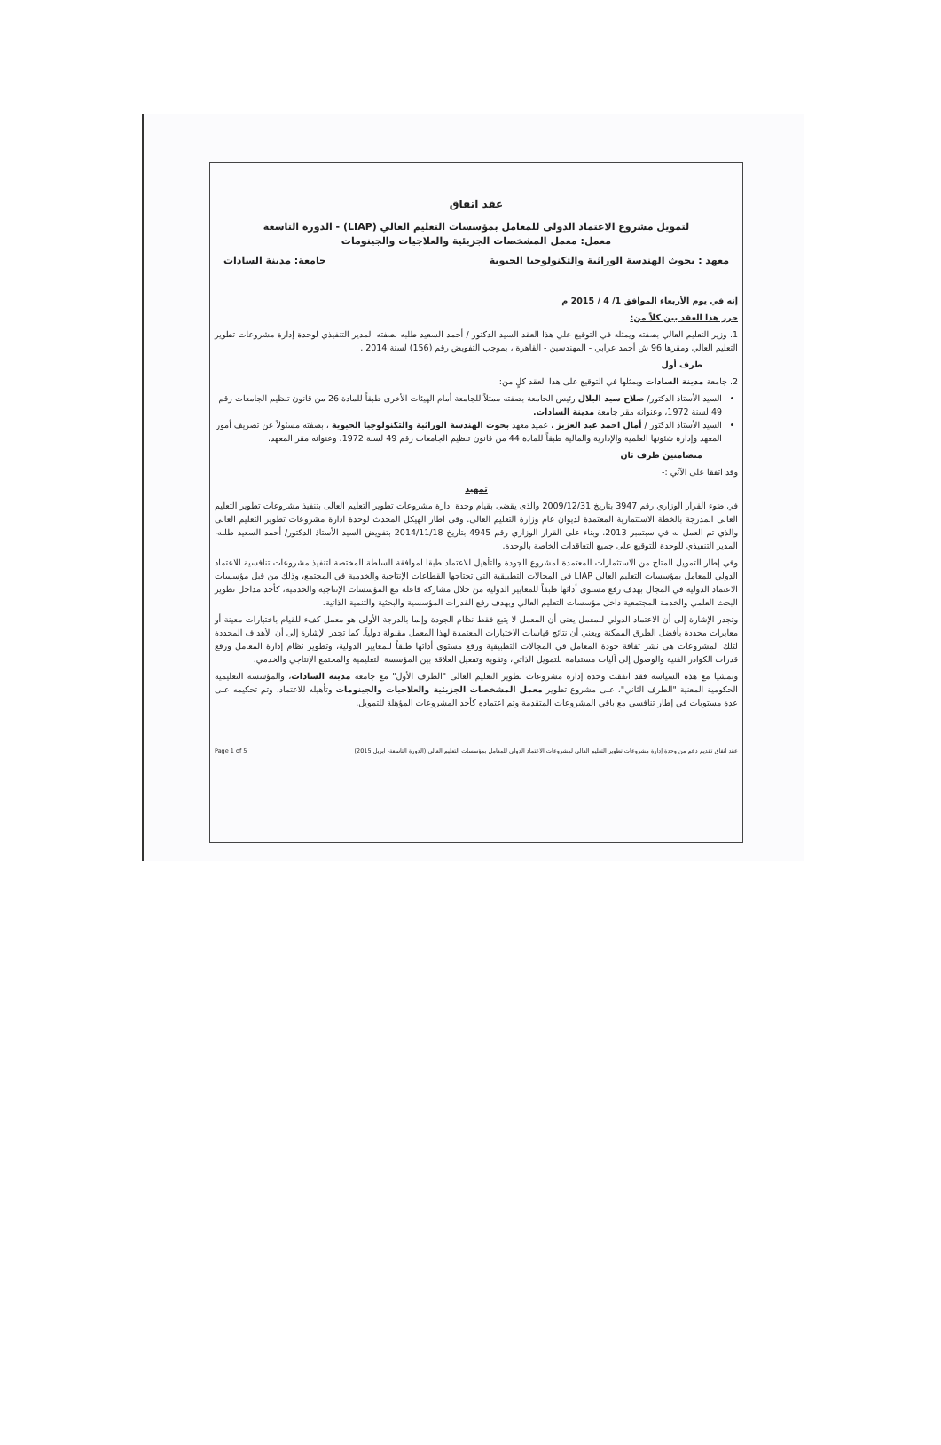عقد اتفاق
لتمويل مشروع الاعتماد الدولى للمعامل بمؤسسات التعليم العالي (LIAP) - الدورة التاسعة
معمل: معمل المشخصات الجزيئية والعلاجيات والجينومات
معهد : بحوث الهندسة الوراثية والتكنولوجيا الحيوية جامعة: مدينة السادات
إنه في يوم الأربعاء الموافق 1/ 4 / 2015 م
حرر هذا العقد بين كلاً من:
1. وزير التعليم العالي بصفته ويمثله في التوقيع علي هذا العقد السيد الدكتور / أحمد السعيد طلبه بصفته المدير التنفيذي لوحدة إدارة مشروعات تطوير التعليم العالي ومقرها 96 ش أحمد عرابي - المهندسين - القاهرة ، بموجب التفويض رقم (156) لسنة 2014 .
طرف أول
2. جامعة مدينة السادات ويمثلها في التوقيع على هذا العقد كلٍ من:
السيد الأستاذ الدكتور/ صلاح سيد البلال رئيس الجامعة بصفته ممثلاً للجامعة أمام الهيئات الأخرى طبقاً للمادة 26 من قانون تنظيم الجامعات رقم 49 لسنة 1972، وعنوانه مقر جامعة مدينة السادات.
السيد الأستاذ الدكتور / أمال احمد عبد العزيز ، عميد معهد بحوث الهندسة الوراثية والتكنولوجيا الحيوية ، بصفته مسئولاً عن تصريف أمور المعهد وإدارة شئونها العلمية والإدارية والمالية طبقاً للمادة 44 من قانون تنظيم الجامعات رقم 49 لسنة 1972، وعنوانه مقر المعهد.
متضامنين طرف ثان
وقد اتفقا على الآتي :-
تمهيد
في ضوء القرار الوزاري رقم 3947 بتاريخ 2009/12/31 والذى يقضى بقيام وحدة ادارة مشروعات تطوير التعليم العالى بتنفيذ مشروعات تطوير التعليم العالى المدرجة بالخطة الاستثمارية المعتمدة لديوان عام وزارة التعليم العالى. وفى اطار الهيكل المحدث لوحدة ادارة مشروعات تطوير التعليم العالى والذي تم العمل به في سبتمبر 2013. وبناء على القرار الوزاري رقم 4945 بتاريخ 2014/11/18 بتفويض السيد الأستاذ الدكتور/ أحمد السعيد طلبه، المدير التنفيذي للوحدة للتوقيع على جميع التعاقدات الخاصة بالوحدة.
وفي إطار التمويل المتاح من الاستثمارات المعتمدة لمشروع الجودة والتأهيل للاعتماد طبقا لموافقة السلطة المختصة لتنفيذ مشروعات تنافسية للاعتماد الدولي للمعامل بمؤسسات التعليم العالي LIAP في المجالات التطبيقية التي تحتاجها القطاعات الإنتاجية والخدمية في المجتمع، وذلك من قبل مؤسسات الاعتماد الدولية في المجال بهدف رفع مستوى أدائها طبقاً للمعايير الدولية من خلال مشاركة فاعلة مع المؤسسات الإنتاجية والخدمية، كأحد مداخل تطوير البحث العلمي والخدمة المجتمعية داخل مؤسسات التعليم العالي وبهدف رفع القدرات المؤسسية والبحثية والتنمية الذاتية.
وتجدر الإشارة إلى أن الاعتماد الدولي للمعمل يعنى أن المعمل لا يتبع فقط نظام الجودة وإنما بالدرجة الأولى هو معمل كفء للقيام باختبارات معينة أو معايرات محددة بأفضل الطرق الممكنة ويعني أن نتائج قياسات الاختبارات المعتمدة لهذا المعمل مقبولة دولياً. كما تجدر الإشارة إلى أن الأهداف المحددة لتلك المشروعات هى نشر ثقافة جودة المعامل في المجالات التطبيقية ورفع مستوى أدائها طبقاً للمعايير الدولية، وتطوير نظام إدارة المعامل ورفع قدرات الكوادر الفنية والوصول إلى آليات مستدامة للتمويل الذاتي، وتقوية وتفعيل العلاقة بين المؤسسة التعليمية والمجتمع الإنتاجي والخدمي.
وتمشيا مع هذه السياسة فقد اتفقت وحدة إدارة مشروعات تطوير التعليم العالى "الطرف الأول" مع جامعة مدينة السادات، والمؤسسة التعليمية الحكومية المعنية "الطرف الثاني"، على مشروع تطوير معمل المشخصات الجزيئية والعلاجيات والجينومات وتأهيله للاعتماد، وتم تحكيمه على عدة مستويات في إطار تنافسي مع باقي المشروعات المتقدمة وتم اعتماده كأحد المشروعات المؤهلة للتمويل.
عقد اتفاق تقديم دعم من وحدة إدارة مشروعات تطوير التعليم العالى لمشروعات الاعتماد الدولي للمعامل بمؤسسات التعليم العالي (الدورة التاسعة- ابريل 2015) Page 1 of 5